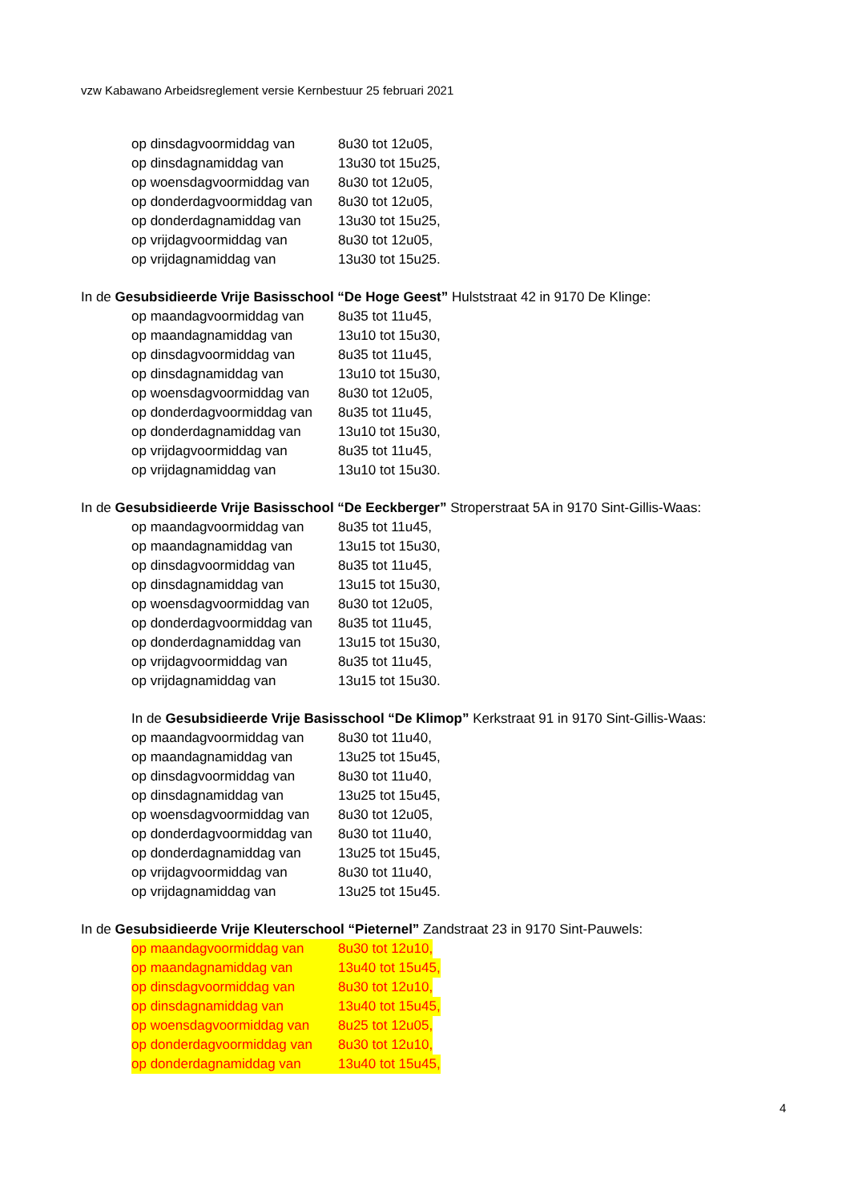vzw Kabawano Arbeidsreglement versie Kernbestuur 25 februari 2021
op dinsdagvoormiddag van 8u30 tot 12u05,
op dinsdagnamiddag van 13u30 tot 15u25,
op woensdagvoormiddag van 8u30 tot 12u05,
op donderdagvoormiddag van
8u30 tot 12u05,
op donderdagnamiddag van 13u30 tot 15u25,
op vrijdagvoormiddag van 8u30 tot 12u05,
op vrijdagnamiddag van 13u30 tot 15u25.
In de Gesubsidieerde Vrije Basisschool “De Hoge Geest” Hulststraat 42 in 9170 De Klinge:
op maandagvoormiddag van 8u35 tot 11u45,
op maandagnamiddag van 13u10 tot 15u30,
op dinsdagvoormiddag van 8u35 tot 11u45,
op dinsdagnamiddag van 13u10 tot 15u30,
op woensdagvoormiddag van 8u30 tot 12u05,
op donderdagvoormiddag van
8u35 tot 11u45,
op donderdagnamiddag van 13u10 tot 15u30,
op vrijdagvoormiddag van 8u35 tot 11u45,
op vrijdagnamiddag van 13u10 tot 15u30.
In de Gesubsidieerde Vrije Basisschool “De Eeckberger” Stroperstraat 5A in 9170 Sint-Gillis-Waas:
op maandagvoormiddag van 8u35 tot 11u45,
op maandagnamiddag van 13u15 tot 15u30,
op dinsdagvoormiddag van 8u35 tot 11u45,
op dinsdagnamiddag van 13u15 tot 15u30,
op woensdagvoormiddag van 8u30 tot 12u05,
op donderdagvoormiddag van
8u35 tot 11u45,
op donderdagnamiddag van 13u15 tot 15u30,
op vrijdagvoormiddag van 8u35 tot 11u45,
op vrijdagnamiddag van 13u15 tot 15u30.
In de Gesubsidieerde Vrije Basisschool “De Klimop” Kerkstraat 91 in 9170 Sint-Gillis-Waas:
op maandagvoormiddag van 8u30 tot 11u40,
op maandagnamiddag van 13u25 tot 15u45,
op dinsdagvoormiddag van 8u30 tot 11u40,
op dinsdagnamiddag van 13u25 tot 15u45,
op woensdagvoormiddag van 8u30 tot 12u05,
op donderdagvoormiddag van
8u30 tot 11u40,
op donderdagnamiddag van 13u25 tot 15u45,
op vrijdagvoormiddag van 8u30 tot 11u40,
op vrijdagnamiddag van 13u25 tot 15u45.
In de Gesubsidieerde Vrije Kleuterschool “Pieternel” Zandstraat 23 in 9170 Sint-Pauwels:
op maandagvoormiddag van 8u30 tot 12u10,
op maandagnamiddag van 13u40 tot 15u45,
op dinsdagvoormiddag van 8u30 tot 12u10,
op dinsdagnamiddag van 13u40 tot 15u45,
op woensdagvoormiddag van 8u25 tot 12u05,
op donderdagvoormiddag van
8u30 tot 12u10,
op donderdagnamiddag van 13u40 tot 15u45,
4